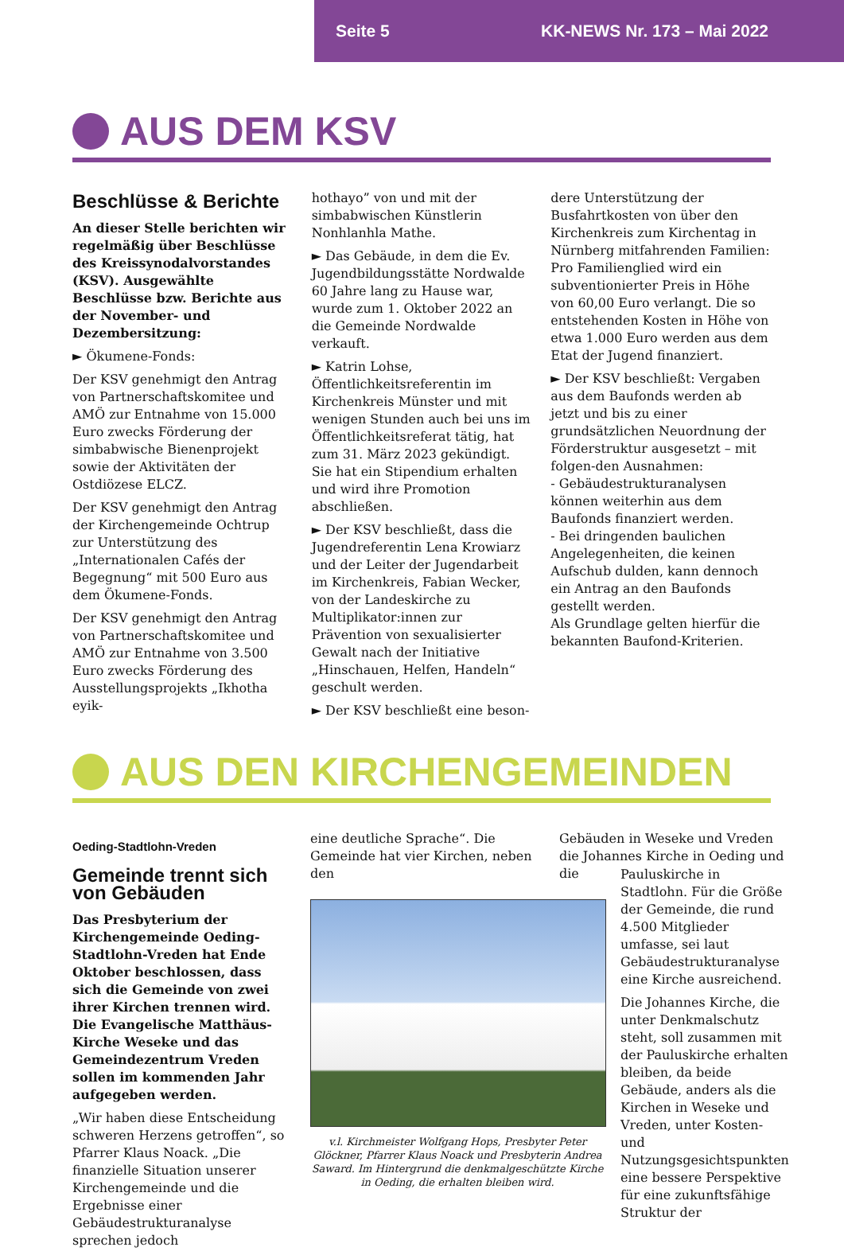Seite 5 KK-NEWS Nr. 173 – Mai 2022
AUS DEM KSV
Beschlüsse & Berichte
An dieser Stelle berichten wir regelmäßig über Beschlüsse des Kreissynodalvorstandes (KSV). Ausgewählte Beschlüsse bzw. Berichte aus der November- und Dezembersitzung:
► Ökumene-Fonds:
Der KSV genehmigt den Antrag von Partnerschaftskomitee und AMÖ zur Entnahme von 15.000 Euro zwecks Förderung der simbabwische Bienenprojekt sowie der Aktivitäten der Ostdiözese ELCZ.
Der KSV genehmigt den Antrag der Kirchengemeinde Ochtrup zur Unterstützung des „Internationalen Cafés der Begegnung“ mit 500 Euro aus dem Ökumene-Fonds.
Der KSV genehmigt den Antrag von Partnerschaftskomitee und AMÖ zur Entnahme von 3.500 Euro zwecks Förderung des Ausstellungsprojekts „Ikhotha eyik-
hothayo” von und mit der simbabwischen Künstlerin Nonhlanhla Mathe.
► Das Gebäude, in dem die Ev. Jugendbildungsstätte Nordwalde 60 Jahre lang zu Hause war, wurde zum 1. Oktober 2022 an die Gemeinde Nordwalde verkauft.
► Katrin Lohse, Öffentlichkeitsreferentin im Kirchenkreis Münster und mit wenigen Stunden auch bei uns im Öffentlichkeitsreferat tätig, hat zum 31. März 2023 gekündigt. Sie hat ein Stipendium erhalten und wird ihre Promotion abschließen.
► Der KSV beschließt, dass die Jugendreferentin Lena Krowiarz und der Leiter der Jugendarbeit im Kirchenkreis, Fabian Wecker, von der Landeskirche zu Multiplikator:innen zur Prävention von sexualisierter Gewalt nach der Initiative „Hinschauen, Helfen, Handeln“ geschult werden.
► Der KSV beschließt eine beson-
dere Unterstützung der Busfahrtkosten von über den Kirchenkreis zum Kirchentag in Nürnberg mitfahrenden Familien: Pro Familienglied wird ein subventionierter Preis in Höhe von 60,00 Euro verlangt. Die so entstehenden Kosten in Höhe von etwa 1.000 Euro werden aus dem Etat der Jugend finanziert.
► Der KSV beschließt: Vergaben aus dem Baufonds werden ab jetzt und bis zu einer grundsätzlichen Neuordnung der Förderstruktur ausgesetzt – mit folgen-den Ausnahmen:
- Gebäudestrukturanalysen können weiterhin aus dem Baufonds finanziert werden.
- Bei dringenden baulichen Angelegenheiten, die keinen Aufschub dulden, kann dennoch ein Antrag an den Baufonds gestellt werden.
Als Grundlage gelten hierfür die bekannten Baufond-Kriterien.
AUS DEN KIRCHENGEMEINDEN
Oeding-Stadtlohn-Vreden
Gemeinde trennt sich von Gebäuden
Das Presbyterium der Kirchengemeinde Oeding-Stadtlohn-Vreden hat Ende Oktober beschlossen, dass sich die Gemeinde von zwei ihrer Kirchen trennen wird. Die Evangelische Matthäus-Kirche Weseke und das Gemeindezentrum Vreden sollen im kommenden Jahr aufgegeben werden.
„Wir haben diese Entscheidung schweren Herzens getroffen“, so Pfarrer Klaus Noack. „Die finanzielle Situation unserer Kirchengemeinde und die Ergebnisse einer Gebäudestrukturanalyse sprechen jedoch
eine deutliche Sprache“. Die Gemeinde hat vier Kirchen, neben den
Gebäuden in Weseke und Vreden die Johannes Kirche in Oeding und die
v.l. Kirchmeister Wolfgang Hops, Presbyter Peter Glöckner, Pfarrer Klaus Noack und Presbyterin Andrea Saward. Im Hintergrund die denkmalgeschützte Kirche in Oeding, die erhalten bleiben wird.
Pauluskirche in Stadtlohn. Für die Größe der Gemeinde, die rund 4.500 Mitglieder umfasse, sei laut Gebäudestrukturanalyse eine Kirche ausreichend.
Die Johannes Kirche, die unter Denkmalschutz steht, soll zusammen mit der Pauluskirche erhalten bleiben, da beide Gebäude, anders als die Kirchen in Weseke und Vreden, unter Kosten- und Nutzungsgesichtspunkten eine bessere Perspektive für eine zukunftsfähige Struktur der